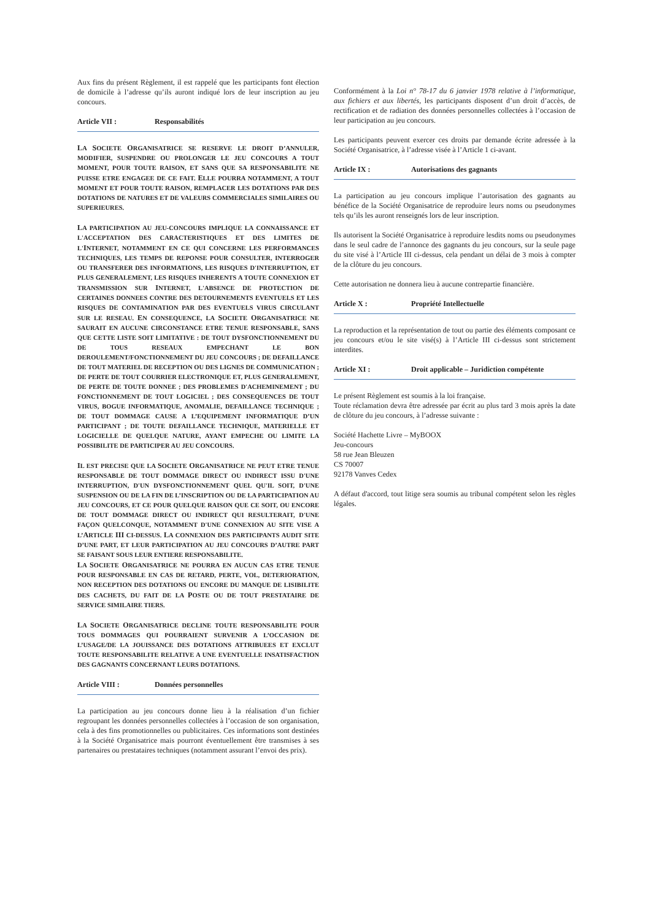Aux fins du présent Règlement, il est rappelé que les participants font élection de domicile à l’adresse qu’ils auront indiqué lors de leur inscription au jeu concours.
Article VII : Responsabilités
LA SOCIETE ORGANISATRICE SE RESERVE LE DROIT D’ANNULER, MODIFIER, SUSPENDRE OU PROLONGER LE JEU CONCOURS A TOUT MOMENT, POUR TOUTE RAISON, ET SANS QUE SA RESPONSABILITE NE PUISSE ETRE ENGAGEE DE CE FAIT. ELLE POURRA NOTAMMENT, A TOUT MOMENT ET POUR TOUTE RAISON, REMPLACER LES DOTATIONS PAR DES DOTATIONS DE NATURES ET DE VALEURS COMMERCIALES SIMILAIRES OU SUPERIEURES.
LA PARTICIPATION AU JEU-CONCOURS IMPLIQUE LA CONNAISSANCE ET L'ACCEPTATION DES CARACTERISTIQUES ET DES LIMITES DE L'INTERNET, NOTAMMENT EN CE QUI CONCERNE LES PERFORMANCES TECHNIQUES, LES TEMPS DE REPONSE POUR CONSULTER, INTERROGER OU TRANSFERER DES INFORMATIONS, LES RISQUES D'INTERRUPTION, ET PLUS GENERALEMENT, LES RISQUES INHERENTS A TOUTE CONNEXION ET TRANSMISSION SUR INTERNET, L'ABSENCE DE PROTECTION DE CERTAINES DONNEES CONTRE DES DETOURNEMENTS EVENTUELS ET LES RISQUES DE CONTAMINATION PAR DES EVENTUELS VIRUS CIRCULANT SUR LE RESEAU. EN CONSEQUENCE, LA SOCIETE ORGANISATRICE NE SAURAIT EN AUCUNE CIRCONSTANCE ETRE TENUE RESPONSABLE, SANS QUE CETTE LISTE SOIT LIMITATIVE : DE TOUT DYSFONCTIONNEMENT DU DE TOUS RESEAUX EMPECHANT LE BON DEROULEMENT/FONCTIONNEMENT DU JEU CONCOURS ; DE DEFAILLANCE DE TOUT MATERIEL DE RECEPTION OU DES LIGNES DE COMMUNICATION ; DE PERTE DE TOUT COURRIER ELECTRONIQUE ET, PLUS GENERALEMENT, DE PERTE DE TOUTE DONNEE ; DES PROBLEMES D'ACHEMINEMENT ; DU FONCTIONNEMENT DE TOUT LOGICIEL ; DES CONSEQUENCES DE TOUT VIRUS, BOGUE INFORMATIQUE, ANOMALIE, DEFAILLANCE TECHNIQUE ; DE TOUT DOMMAGE CAUSE A L’EQUIPEMENT INFORMATIQUE D’UN PARTICIPANT ; DE TOUTE DEFAILLANCE TECHNIQUE, MATERIELLE ET LOGICIELLE DE QUELQUE NATURE, AYANT EMPECHE OU LIMITE LA POSSIBILITE DE PARTICIPER AU JEU CONCOURS.
IL EST PRECISE QUE LA SOCIETE ORGANISATRICE NE PEUT ETRE TENUE RESPONSABLE DE TOUT DOMMAGE DIRECT OU INDIRECT ISSU D'UNE INTERRUPTION, D'UN DYSFONCTIONNEMENT QUEL QU'IL SOIT, D'UNE SUSPENSION OU DE LA FIN DE L’INSCRIPTION OU DE LA PARTICIPATION AU JEU CONCOURS, ET CE POUR QUELQUE RAISON QUE CE SOIT, OU ENCORE DE TOUT DOMMAGE DIRECT OU INDIRECT QUI RESULTERAIT, D'UNE FAÇON QUELCONQUE, NOTAMMENT D'UNE CONNEXION AU SITE VISE A L’ARTICLE III CI-DESSUS. LA CONNEXION DES PARTICIPANTS AUDIT SITE D’UNE PART, ET LEUR PARTICIPATION AU JEU CONCOURS D’AUTRE PART SE FAISANT SOUS LEUR ENTIERE RESPONSABILITE.
LA SOCIETE ORGANISATRICE NE POURRA EN AUCUN CAS ETRE TENUE POUR RESPONSABLE EN CAS DE RETARD, PERTE, VOL, DETERIORATION, NON RECEPTION DES DOTATIONS OU ENCORE DU MANQUE DE LISIBILITE DES CACHETS, DU FAIT DE LA POSTE OU DE TOUT PRESTATAIRE DE SERVICE SIMILAIRE TIERS.
LA SOCIETE ORGANISATRICE DECLINE TOUTE RESPONSABILITE POUR TOUS DOMMAGES QUI POURRAIENT SURVENIR A L’OCCASION DE L’USAGE/DE LA JOUISSANCE DES DOTATIONS ATTRIBUEES ET EXCLUT TOUTE RESPONSABILITE RELATIVE A UNE EVENTUELLE INSATISFACTION DES GAGNANTS CONCERNANT LEURS DOTATIONS.
Article VIII : Données personnelles
La participation au jeu concours donne lieu à la réalisation d’un fichier regroupant les données personnelles collectées à l’occasion de son organisation, cela à des fins promotionnelles ou publicitaires. Ces informations sont destinées à la Société Organisatrice mais pourront éventuellement être transmises à ses partenaires ou prestataires techniques (notamment assurant l’envoi des prix).
Conformément à la Loi n° 78-17 du 6 janvier 1978 relative à l’informatique, aux fichiers et aux libertés, les participants disposent d’un droit d’accès, de rectification et de radiation des données personnelles collectées à l’occasion de leur participation au jeu concours.
Les participants peuvent exercer ces droits par demande écrite adressée à la Société Organisatrice, à l’adresse visée à l’Article 1 ci-avant.
Article IX : Autorisations des gagnants
La participation au jeu concours implique l’autorisation des gagnants au bénéfice de la Société Organisatrice de reproduire leurs noms ou pseudonymes tels qu’ils les auront renseignés lors de leur inscription.
Ils autorisent la Société Organisatrice à reproduire lesdits noms ou pseudonymes dans le seul cadre de l’annonce des gagnants du jeu concours, sur la seule page du site visé à l’Article III ci-dessus, cela pendant un délai de 3 mois à compter de la clôture du jeu concours.
Cette autorisation ne donnera lieu à aucune contrepartie financière.
Article X : Propriété Intellectuelle
La reproduction et la représentation de tout ou partie des éléments composant ce jeu concours et/ou le site visé(s) à l’Article III ci-dessus sont strictement interdites.
Article XI : Droit applicable – Juridiction compétente
Le présent Règlement est soumis à la loi française.
Toute réclamation devra être adressée par écrit au plus tard 3 mois après la date de clôture du jeu concours, à l’adresse suivante :
Société Hachette Livre – MyBOOX
Jeu-concours
58 rue Jean Bleuzen
CS 70007
92178 Vanves Cedex
A défaut d'accord, tout litige sera soumis au tribunal compétent selon les règles légales.